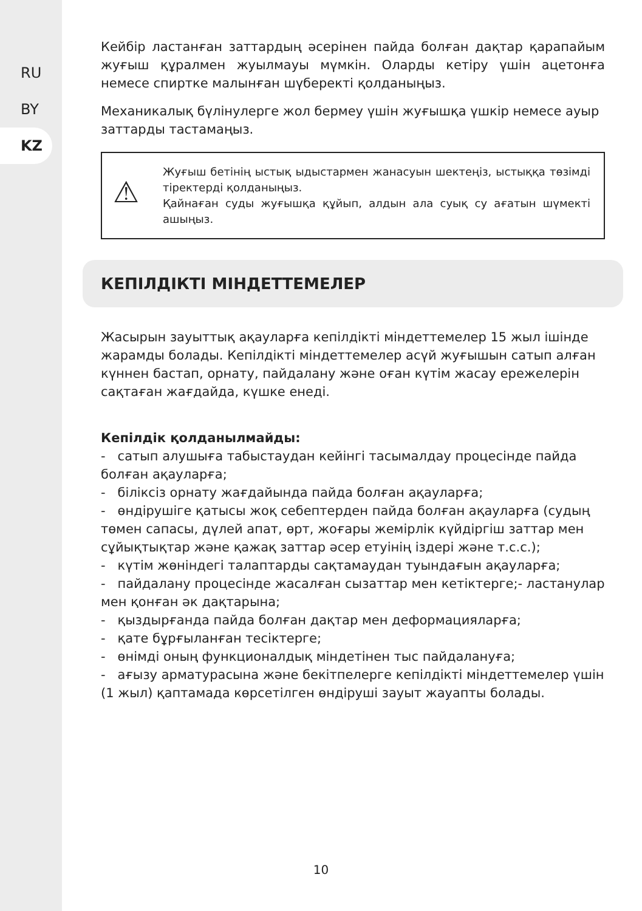RU
BY
KZ
Кейбір ластанған заттардың әсерінен пайда болған дақтар қарапайым жуғыш құралмен жуылмауы мүмкін. Оларды кетіру үшін ацетонға немесе спиртке малынған шүберекті қолданыңыз.
Механикалық бүлінулерге жол бермеу үшін жуғышқа үшкір немесе ауыр заттарды тастамаңыз.
⚠
Жуғыш бетінің ыстық ыдыстармен жанасуын шектеңіз, ыстыққа төзімді тіректерді қолданыңыз.
Қайнаған суды жуғышқа құйып, алдын ала суық су ағатын шүмекті ашыңыз.
КЕПІЛДІКТІ МІНДЕТТЕМЕЛЕР
Жасырын зауыттық ақауларға кепілдікті міндеттемелер 15 жыл ішінде жарамды болады. Кепілдікті міндеттемелер асүй жуғышын сатып алған күннен бастап, орнату, пайдалану және оған күтім жасау ережелерін сақтаған жағдайда, күшке енеді.
Кепілдік қолданылмайды:
- сатып алушыға табыстаудан кейінгі тасымалдау процесінде пайда болған ақауларға;
- біліксіз орнату жағдайында пайда болған ақауларға;
- өндірушіге қатысы жоқ себептерден пайда болған ақауларға (судың төмен сапасы, дүлей апат, өрт, жоғары жемірлік күйдіргіш заттар мен сұйықтықтар және қажақ заттар әсер етуінің іздері және т.с.с.);
- күтім жөніндегі талаптарды сақтамаудан туындағын ақауларға;
- пайдалану процесінде жасалған сызаттар мен кетіктерге;- ластанулар мен қонған әк дақтарына;
- қыздырғанда пайда болған дақтар мен деформацияларға;
- қате бұрғыланған тесіктерге;
- өнімді оның функционалдық міндетінен тыс пайдалануға;
- ағызу арматурасына және бекітпелерге кепілдікті міндеттемелер үшін (1 жыл) қаптамада көрсетілген өндіруші зауыт жауапты болады.
10